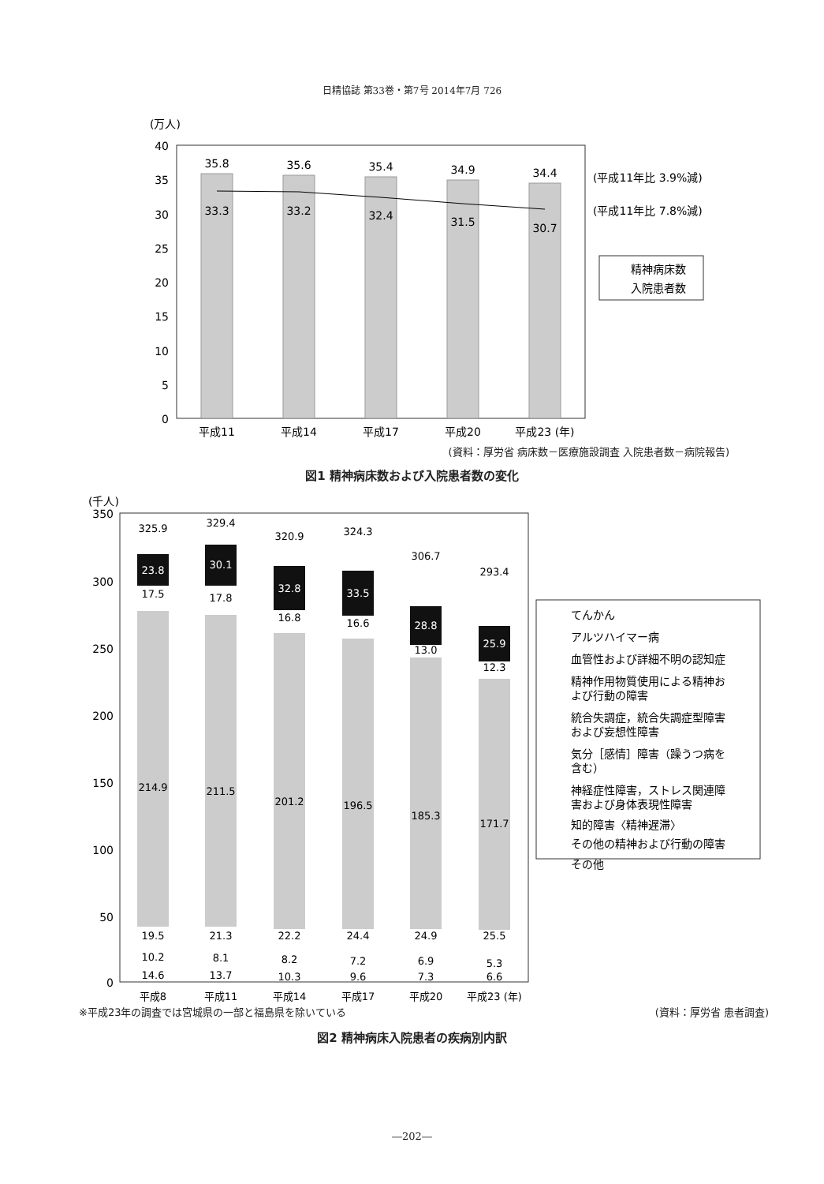日精協誌 第33巻・第7号 2014年7月 726
(万人)
40
35
30
25
20
15
10
5
0
35.8
35.6
35.4
34.9
34.4
33.3
33.2
32.4
31.5
30.7
平成11
平成14
平成17
平成20
平成23 (年)
(平成11年比 3.9%減)
(平成11年比 7.8%減)
精神病床数
入院患者数
(資料：厚労省 病床数－医療施設調査 入院患者数－病院報告)
図1 精神病床数および入院患者数の変化
(千人)
350
300
250
200
150
100
50
0
325.9
329.4
320.9
324.3
306.7
293.4
23.8
30.1
32.8
33.5
28.8
25.9
17.5
17.8
16.8
16.6
13.0
12.3
214.9
211.5
201.2
196.5
185.3
171.7
19.5
21.3
22.2
24.4
24.9
25.5
10.2
8.1
8.2
7.2
6.9
5.3
14.6
13.7
10.3
9.6
7.3
6.6
平成8
平成11
平成14
平成17
平成20
平成23 (年)
てんかん
アルツハイマー病
血管性および詳細不明の認知症
精神作用物質使用による精神お
よび行動の障害
統合失調症，統合失調症型障害
および妄想性障害
気分［感情］障害（躁うつ病を
含む）
神経症性障害，ストレス関連障
害および身体表現性障害
知的障害〈精神遅滞〉
その他の精神および行動の障害
その他
※平成23年の調査では宮城県の一部と福島県を除いている (資料：厚労省 患者調査)
図2 精神病床入院患者の疾病別内訳
―202―